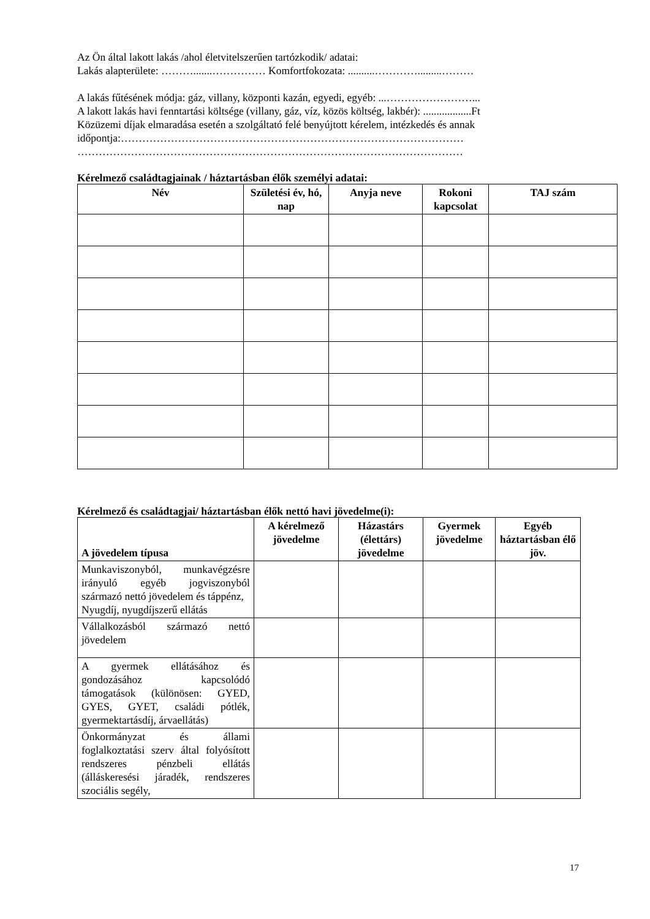Az Ön által lakott lakás /ahol életvitelszerűen tartózkodik/ adatai:
Lakás alapterülete: ……….......…………… Komfortfokozata: ..........………….........………
A lakás fűtésének módja: gáz, villany, központi kazán, egyedi, egyéb: ...……………………...
A lakott lakás havi fenntartási költsége (villany, gáz, víz, közös költség, lakbér): ..................Ft
Közüzemi díjak elmaradása esetén a szolgáltató felé benyújtott kérelem, intézkedés és annak időpontja:……………………………………………………………………………………
………………………………………………………………………………………………
Kérelmező családtagjainak / háztartásban élők személyi adatai:
| Név | Születési év, hó, nap | Anyja neve | Rokoni kapcsolat | TAJ szám |
| --- | --- | --- | --- | --- |
Kérelmező és családtagjai/ háztartásban élők nettó havi jövedelme(i):
| A jövedelem típusa | A kérelmező jövedelme | Házastárs (élettárs) jövedelme | Gyermek jövedelme | Egyéb háztartásban élő jöv. |
| --- | --- | --- | --- | --- |
| Munkaviszonyból, munkavégzésre irányuló egyéb jogviszonyból származó nettó jövedelem és táppénz, Nyugdíj, nyugdíjszerű ellátás | | | | |
| Vállalkozásból származó nettó jövedelem | | | | |
| A gyermek ellátásához és gondozásához kapcsolódó támogatások (különösen: GYED, GYES, GYET, családi pótlék, gyermektartásdíj, árvaellátás) | | | | |
| Önkormányzat és állami foglalkoztatási szerv által folyósított rendszeres pénzbeli ellátás (álláskeresési járadék, rendszeres szociális segély, | | | | |
17